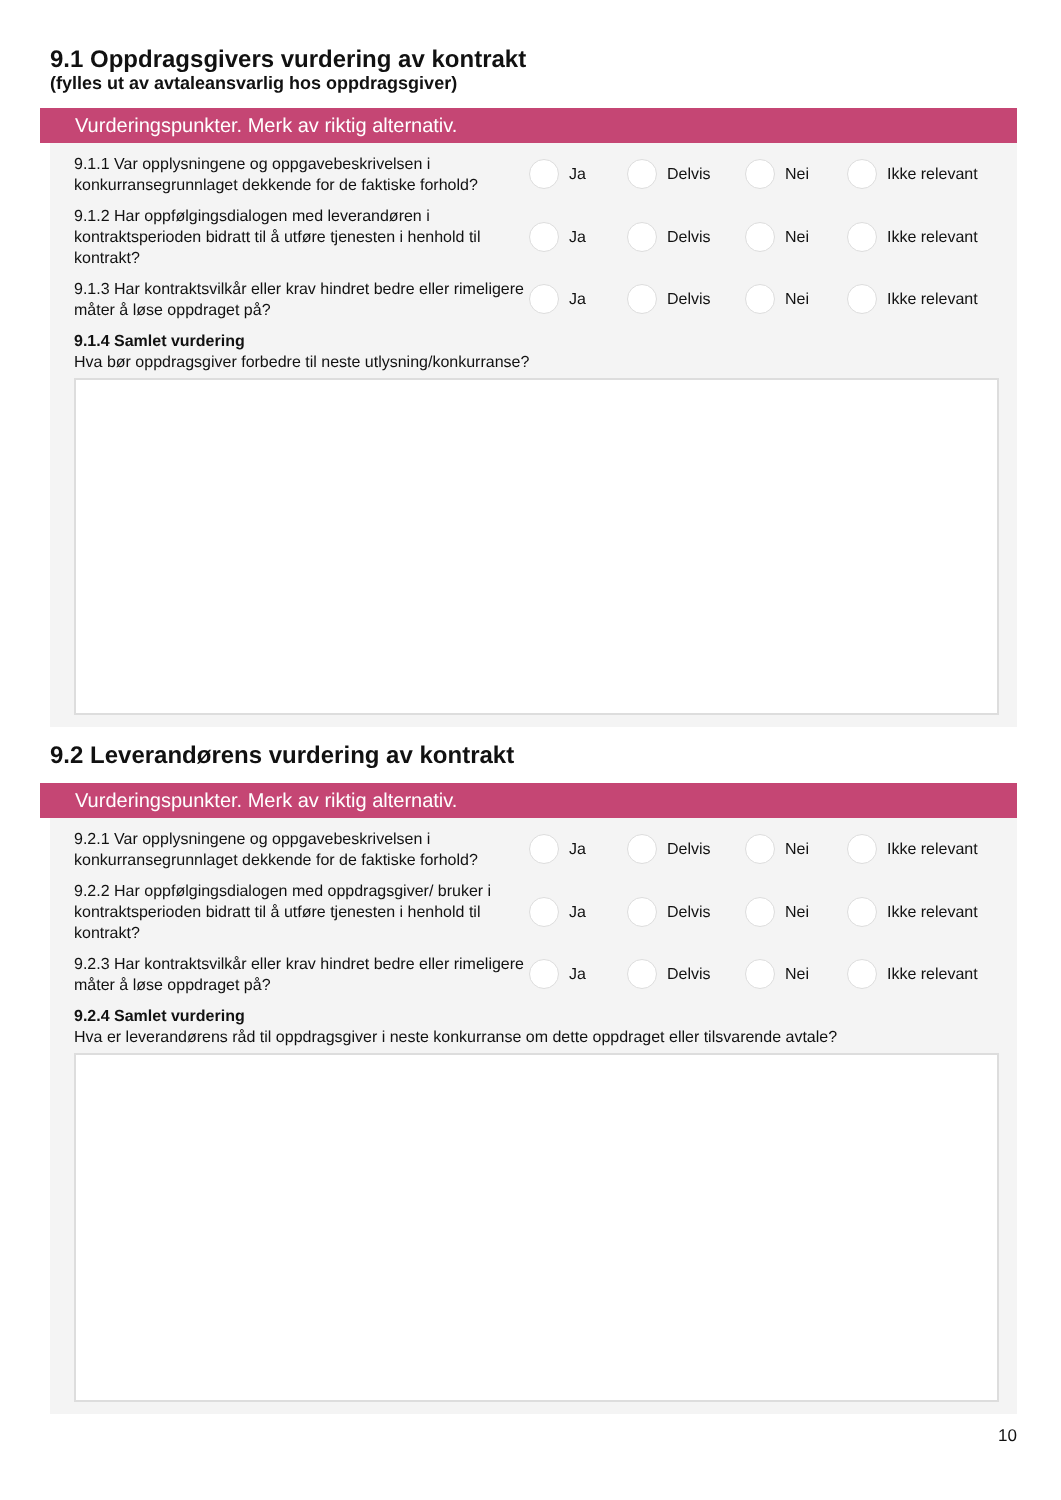9.1 Oppdragsgivers vurdering av kontrakt
(fylles ut av avtaleansvarlig hos oppdragsgiver)
Vurderingspunkter. Merk av riktig alternativ.
9.1.1 Var opplysningene og oppgavebeskrivelsen i konkurransegrunnlaget dekkende for de faktiske forhold?
Ja Delvis Nei Ikke relevant
9.1.2 Har oppfølgingsdialogen med leverandøren i kontraktsperioden bidratt til å utføre tjenesten i henhold til kontrakt?
Ja Delvis Nei Ikke relevant
9.1.3 Har kontraktsvilkår eller krav hindret bedre eller rimeligere måter å løse oppdraget på?
Ja Delvis Nei Ikke relevant
9.1.4 Samlet vurdering
Hva bør oppdragsgiver forbedre til neste utlysning/konkurranse?
9.2 Leverandørens vurdering av kontrakt
Vurderingspunkter. Merk av riktig alternativ.
9.2.1 Var opplysningene og oppgavebeskrivelsen i konkurransegrunnlaget dekkende for de faktiske forhold?
Ja Delvis Nei Ikke relevant
9.2.2 Har oppfølgingsdialogen med oppdragsgiver/ bruker i kontraktsperioden bidratt til å utføre tjenesten i henhold til kontrakt?
Ja Delvis Nei Ikke relevant
9.2.3 Har kontraktsvilkår eller krav hindret bedre eller rimeligere måter å løse oppdraget på?
Ja Delvis Nei Ikke relevant
9.2.4 Samlet vurdering
Hva er leverandørens råd til oppdragsgiver i neste konkurranse om dette oppdraget eller tilsvarende avtale?
10